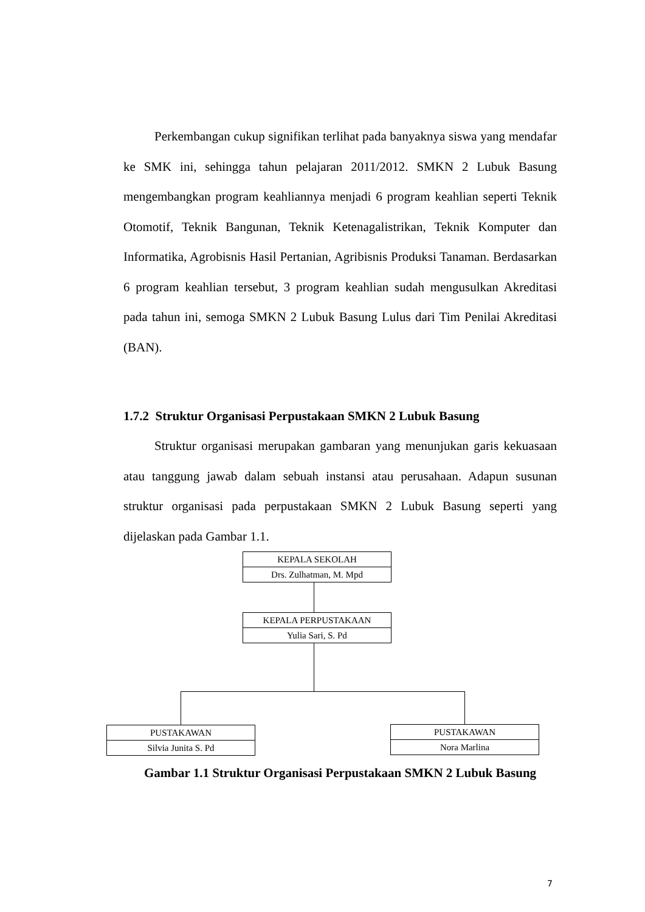Perkembangan cukup signifikan terlihat pada banyaknya siswa yang mendafar ke SMK ini, sehingga tahun pelajaran 2011/2012. SMKN 2 Lubuk Basung mengembangkan program keahliannya menjadi 6 program keahlian seperti Teknik Otomotif, Teknik Bangunan, Teknik Ketenagalistrikan, Teknik Komputer dan Informatika, Agrobisnis Hasil Pertanian, Agribisnis Produksi Tanaman. Berdasarkan 6 program keahlian tersebut, 3 program keahlian sudah mengusulkan Akreditasi pada tahun ini, semoga SMKN 2 Lubuk Basung Lulus dari Tim Penilai Akreditasi (BAN).
1.7.2 Struktur Organisasi Perpustakaan SMKN 2 Lubuk Basung
Struktur organisasi merupakan gambaran yang menunjukan garis kekuasaan atau tanggung jawab dalam sebuah instansi atau perusahaan. Adapun susunan struktur organisasi pada perpustakaan SMKN 2 Lubuk Basung seperti yang dijelaskan pada Gambar 1.1.
KEPALA SEKOLAH
Drs. Zulhatman, M. Mpd
KEPALA PERPUSTAKAAN
Yulia Sari, S. Pd
PUSTAKAWAN
Silvia Junita S. Pd
PUSTAKAWAN
Nora Marlina
Gambar 1.1 Struktur Organisasi Perpustakaan SMKN 2 Lubuk Basung
7